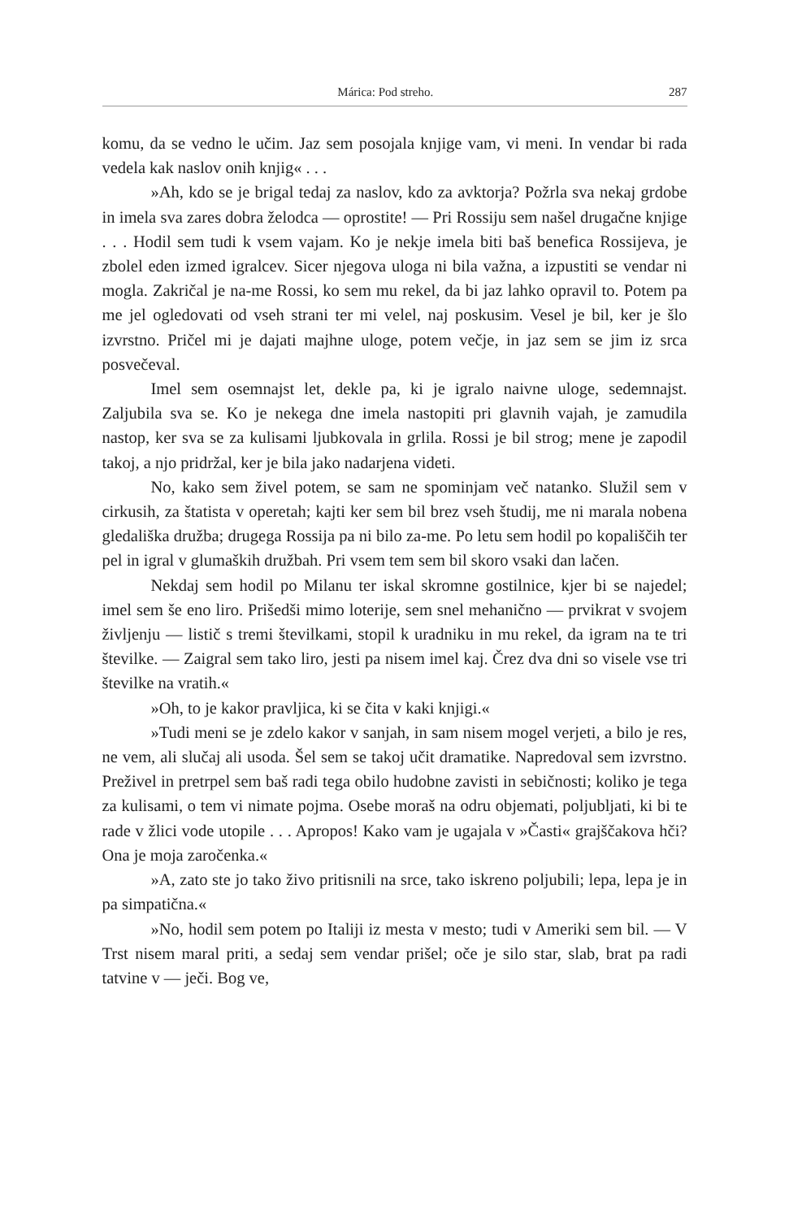Márica: Pod strehо. 287
komu, da se vedno le učim. Jaz sem posojala knjige vam, vi meni. In vendar bi rada vedela kak naslov onih knjig« . . .
»Ah, kdo se je brigal tedaj za naslov, kdo za avktorja? Požrla sva nekaj grdobe in imela sva zares dobra želodca — oprostite! — Pri Rossiju sem našel drugačne knjige . . . Hodil sem tudi k vsem vajam. Ko je nekje imela biti baš benefica Rossijeva, je zbolel eden izmed igralcev. Sicer njegova uloga ni bila važna, a izpustiti se vendar ni mogla. Zakričal je na-me Rossi, ko sem mu rekel, da bi jaz lahko opravil to. Potem pa me jel ogledovati od vseh strani ter mi velel, naj poskusim. Vesel je bil, ker je šlo izvrstno. Pričel mi je dajati majhne uloge, potem večje, in jaz sem se jim iz srca posvečeval.
Imel sem osemnajst let, dekle pa, ki je igralo naivne uloge, sedemnajst. Zaljubila sva se. Ko je nekega dne imela nastopiti pri glavnih vajah, je zamudila nastop, ker sva se za kulisami ljubkovala in grlila. Rossi je bil strog; mene je zapodil takoj, a njo pridržal, ker je bila jako nadarjena videti.
No, kako sem živel potem, se sam ne spominjam več natanko. Služil sem v cirkusih, za štatista v operetah; kajti ker sem bil brez vseh študij, me ni marala nobena gledališka družba; drugega Rossija pa ni bilo za-me. Po letu sem hodil po kopališčih ter pel in igral v glumaških družbah. Pri vsem tem sem bil skoro vsaki dan lačen.
Nekdaj sem hodil po Milanu ter iskal skromne gostilnice, kjer bi se najedel; imel sem še eno liro. Prišedši mimo loterije, sem snel mehanično — prvikrat v svojem življenju — listič s tremi številkami, stopil k uradniku in mu rekel, da igram na te tri številke. — Zaigral sem tako liro, jesti pa nisem imel kaj. Črez dva dni so visele vse tri številke na vratih.«
»Oh, to je kakor pravljica, ki se čita v kaki knjigi.«
»Tudi meni se je zdelo kakor v sanjah, in sam nisem mogel verjeti, a bilo je res, ne vem, ali slučaj ali usoda. Šel sem se takoj učit dramatike. Napredoval sem izvrstno. Preživel in pretrpel sem baš radi tega obilo hudobne zavisti in sebičnosti; koliko je tega za kulisami, o tem vi nimate pojma. Osebe moraš na odru objemati, poljubljati, ki bi te rade v žlici vode utopile . . . Apropos! Kako vam je ugajala v »Časti« grajščakova hči? Ona je moja zaročenka.«
»A, zato ste jo tako živo pritisnili na srce, tako iskreno poljubili; lepa, lepa je in pa simpatična.«
»No, hodil sem potem po Italiji iz mesta v mesto; tudi v Ameriki sem bil. — V Trst nisem maral priti, a sedaj sem vendar prišel; oče je silo star, slab, brat pa radi tatvine v — ječi. Bog ve,